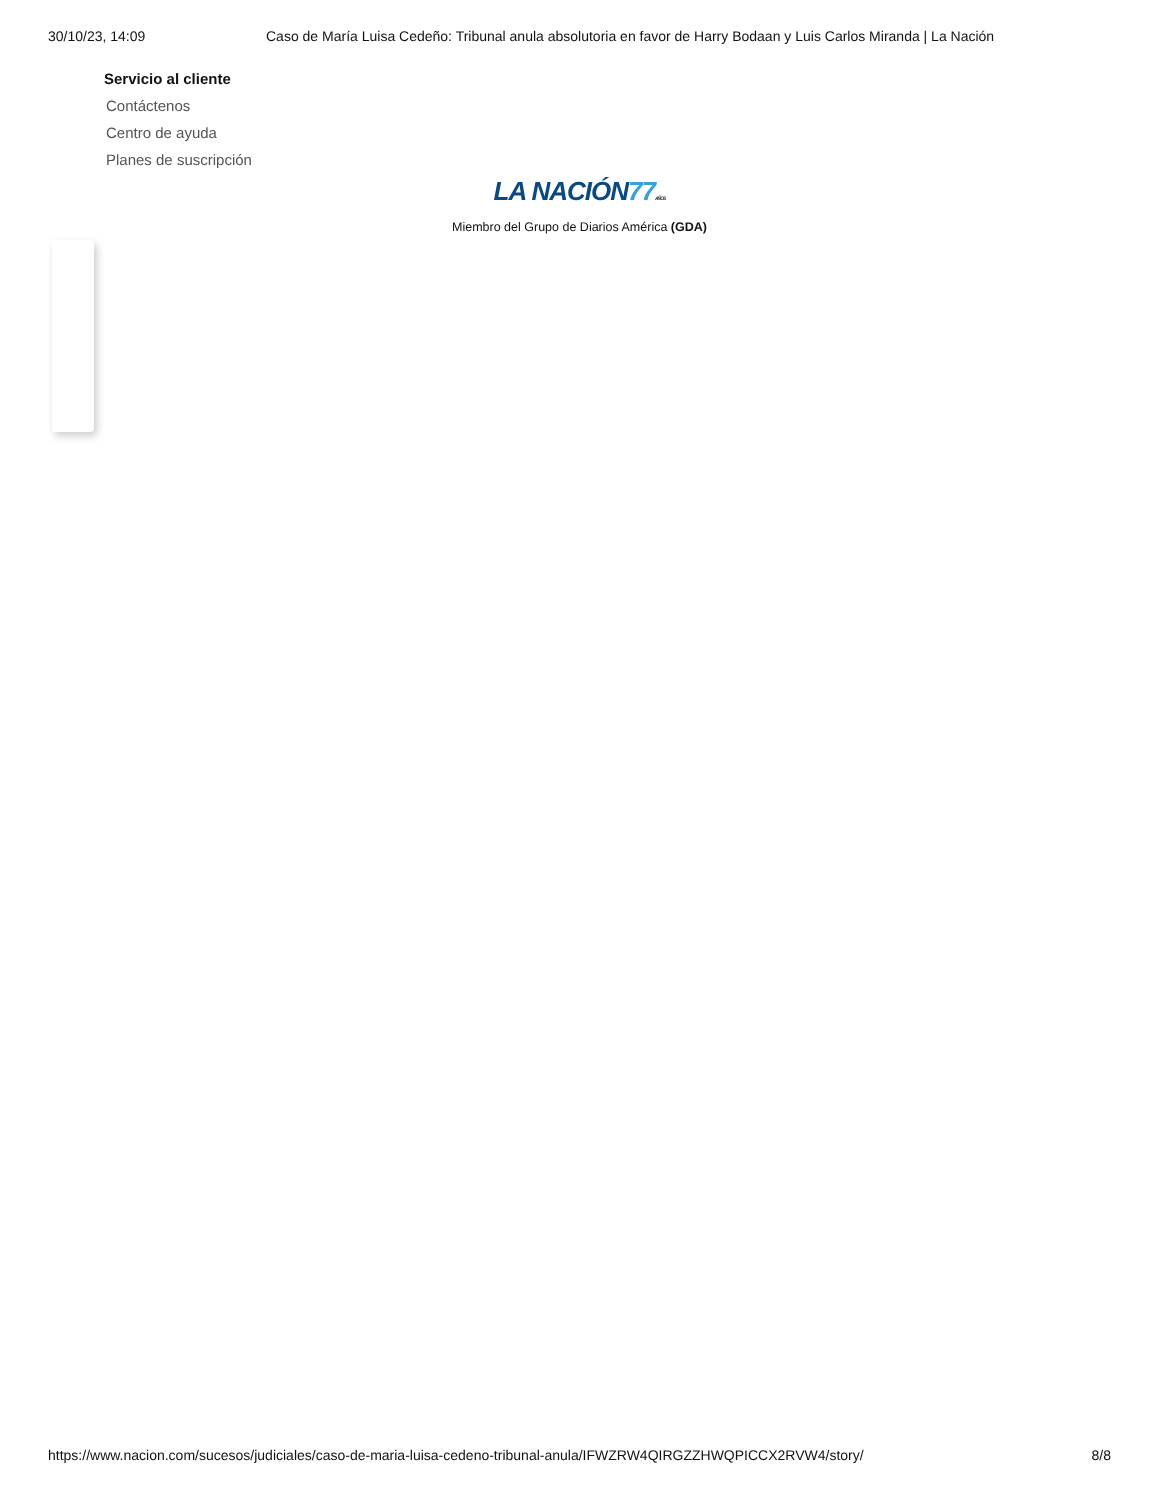30/10/23, 14:09 Caso de María Luisa Cedeño: Tribunal anula absolutoria en favor de Harry Bodaan y Luis Carlos Miranda | La Nación
Servicio al cliente
Contáctenos
Centro de ayuda
Planes de suscripción
LA NACIÓN77 AÑOS
Miembro del Grupo de Diarios América (GDA)
https://www.nacion.com/sucesos/judiciales/caso-de-maria-luisa-cedeno-tribunal-anula/IFWZRW4QIRGZZHWQPICCX2RVW4/story/ 8/8